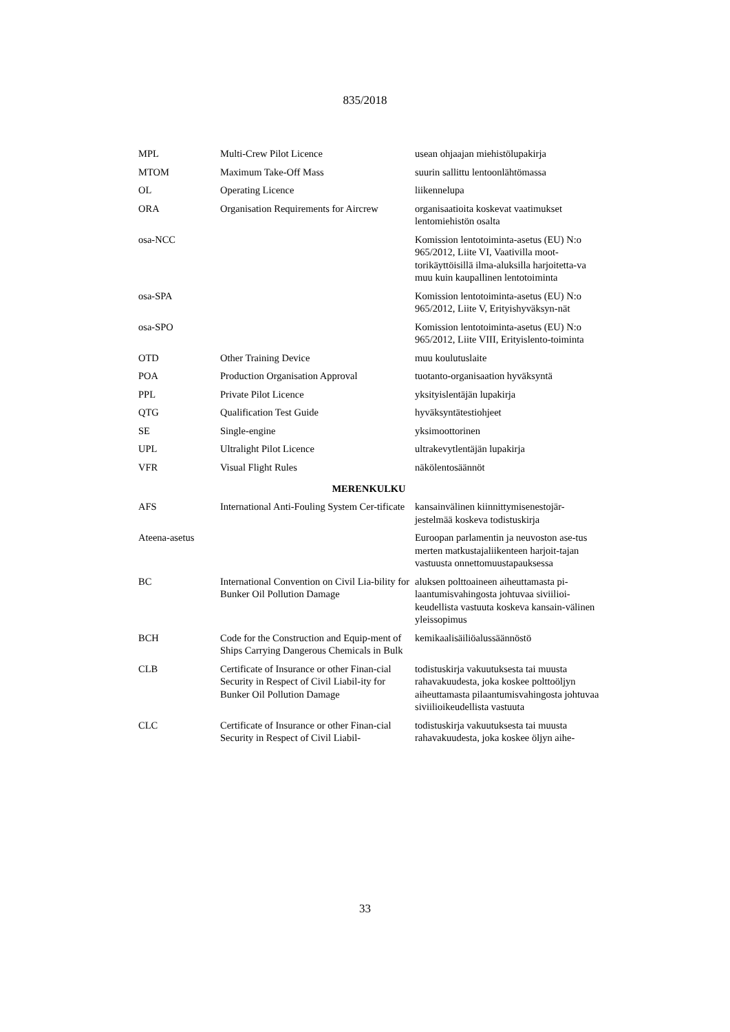835/2018
| MPL | Multi-Crew Pilot Licence | usean ohjaajan miehistölupakirja |
| MTOM | Maximum Take-Off Mass | suurin sallittu lentoonlähtömassa |
| OL | Operating Licence | liikennelupa |
| ORA | Organisation Requirements for Aircrew | organisaatioita koskevat vaatimukset lentomiehistön osalta |
| osa-NCC | | Komission lentotoiminta-asetus (EU) N:o 965/2012, Liite VI, Vaativilla moot-torikäyttöisillä ilma-aluksilla harjoitetta-va muu kuin kaupallinen lentotoiminta |
| osa-SPA | | Komission lentotoiminta-asetus (EU) N:o 965/2012, Liite V, Erityishyväksyn-nät |
| osa-SPO | | Komission lentotoiminta-asetus (EU) N:o 965/2012, Liite VIII, Erityislento-toiminta |
| OTD | Other Training Device | muu koulutuslaite |
| POA | Production Organisation Approval | tuotanto-organisaation hyväksyntä |
| PPL | Private Pilot Licence | yksityislentäjän lupakirja |
| QTG | Qualification Test Guide | hyväksyntätestiohjeet |
| SE | Single-engine | yksimoottorinen |
| UPL | Ultralight Pilot Licence | ultrakevytlentäjän lupakirja |
| VFR | Visual Flight Rules | näkölentosäännöt |
| MERENKULKU | | |
| AFS | International Anti-Fouling System Cer-tificate | kansainvälinen kiinnittymisenestojär-jestelmää koskeva todistuskirja |
| Ateena-asetus | | Euroopan parlamentin ja neuvoston ase-tus merten matkustajaliikenteen harjoit-tajan vastuusta onnettomuustapauksessa |
| BC | International Convention on Civil Lia-bility for Bunker Oil Pollution Damage | aluksen polttoaineen aiheuttamasta pi-laantumisvahingosta johtuvaa siviilioi-keudellista vastuuta koskeva kansain-välinen yleissopimus |
| BCH | Code for the Construction and Equip-ment of Ships Carrying Dangerous Chemicals in Bulk | kemikaalisäiliöalussäännöstö |
| CLB | Certificate of Insurance or other Finan-cial Security in Respect of Civil Liabil-ity for Bunker Oil Pollution Damage | todistuskirja vakuutuksesta tai muusta rahavakuudesta, joka koskee polttoöljyn aiheuttamasta pilaantumisvahingosta johtuvaa siviilioikeudellista vastuuta |
| CLC | Certificate of Insurance or other Finan-cial Security in Respect of Civil Liabil- | todistuskirja vakuutuksesta tai muusta rahavakuudesta, joka koskee öljyn aihe- |
33